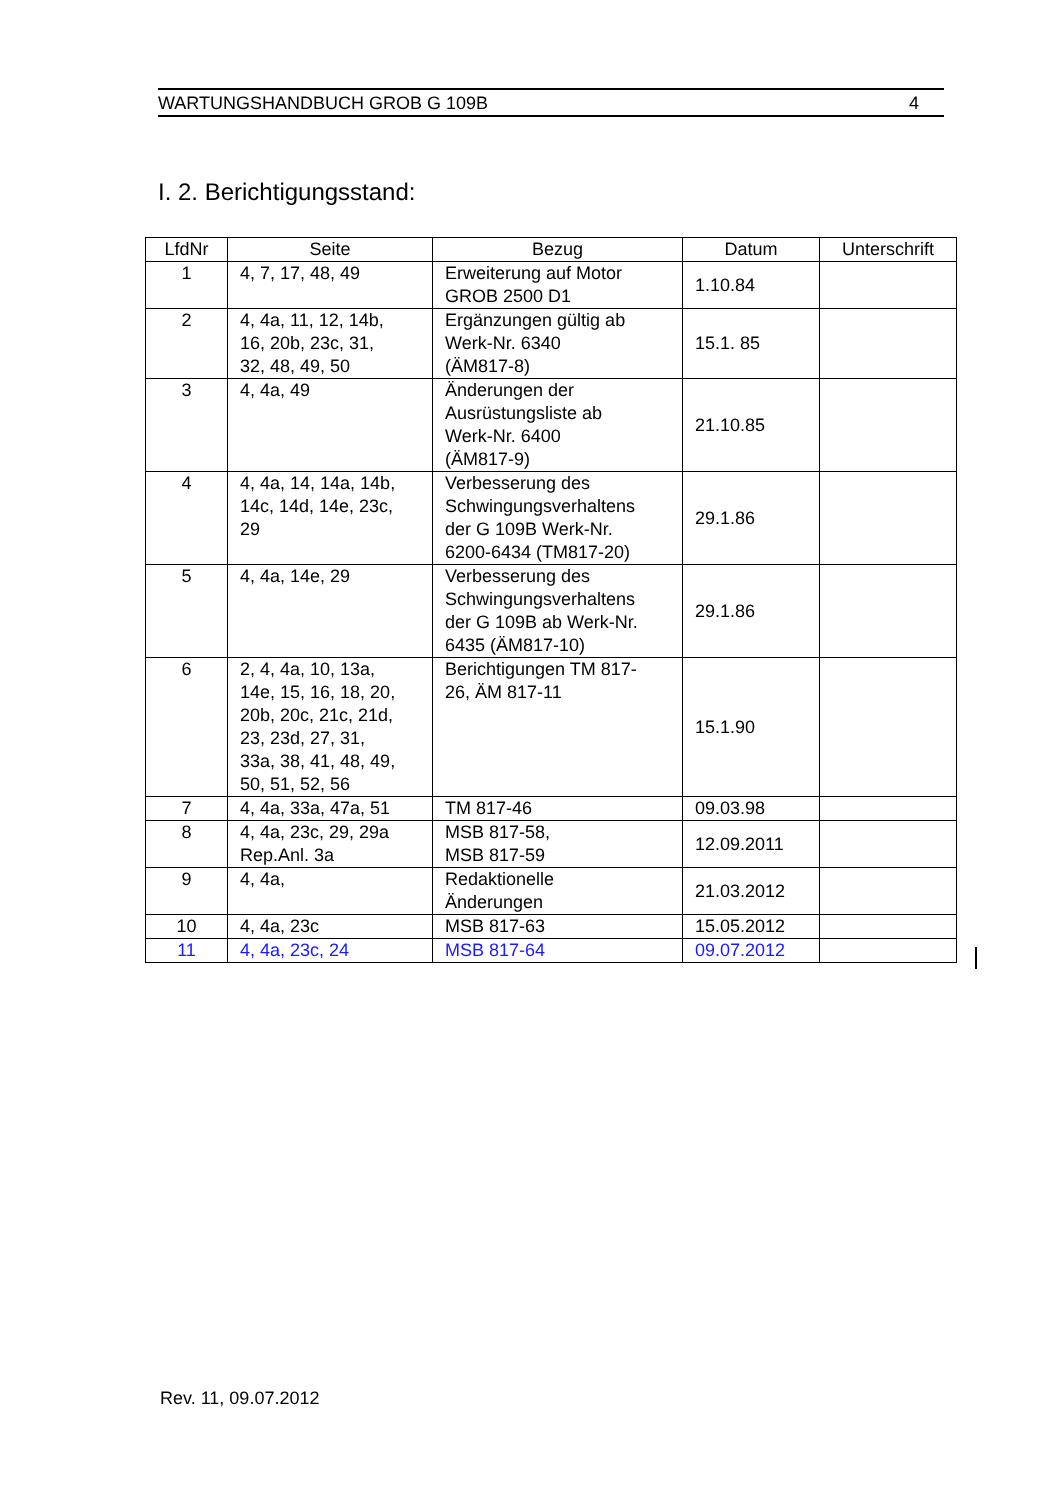WARTUNGSHANDBUCH GROB G 109B 4
I. 2. Berichtigungsstand:
| LfdNr | Seite | Bezug | Datum | Unterschrift |
| --- | --- | --- | --- | --- |
| 1 | 4, 7, 17, 48, 49 | Erweiterung auf Motor GROB 2500 D1 | 1.10.84 | |
| 2 | 4, 4a, 11, 12, 14b, 16, 20b, 23c, 31, 32, 48, 49, 50 | Ergänzungen gültig ab Werk-Nr. 6340 (ÄM817-8) | 15.1. 85 | |
| 3 | 4, 4a, 49 | Änderungen der Ausrüstungsliste ab Werk-Nr. 6400 (ÄM817-9) | 21.10.85 | |
| 4 | 4, 4a, 14, 14a, 14b, 14c, 14d, 14e, 23c, 29 | Verbesserung des Schwingungsverhaltens der G 109B Werk-Nr. 6200-6434 (TM817-20) | 29.1.86 | |
| 5 | 4, 4a, 14e, 29 | Verbesserung des Schwingungsverhaltens der G 109B ab Werk-Nr. 6435 (ÄM817-10) | 29.1.86 | |
| 6 | 2, 4, 4a, 10, 13a, 14e, 15, 16, 18, 20, 20b, 20c, 21c, 21d, 23, 23d, 27, 31, 33a, 38, 41, 48, 49, 50, 51, 52, 56 | Berichtigungen TM 817- 26, ÄM 817-11 | 15.1.90 | |
| 7 | 4, 4a, 33a, 47a, 51 | TM 817-46 | 09.03.98 | |
| 8 | 4, 4a, 23c, 29, 29a Rep.Anl. 3a | MSB 817-58, MSB 817-59 | 12.09.2011 | |
| 9 | 4, 4a, | Redaktionelle Änderungen | 21.03.2012 | |
| 10 | 4, 4a, 23c | MSB 817-63 | 15.05.2012 | |
| 11 | 4, 4a, 23c, 24 | MSB 817-64 | 09.07.2012 | |
Rev. 11, 09.07.2012